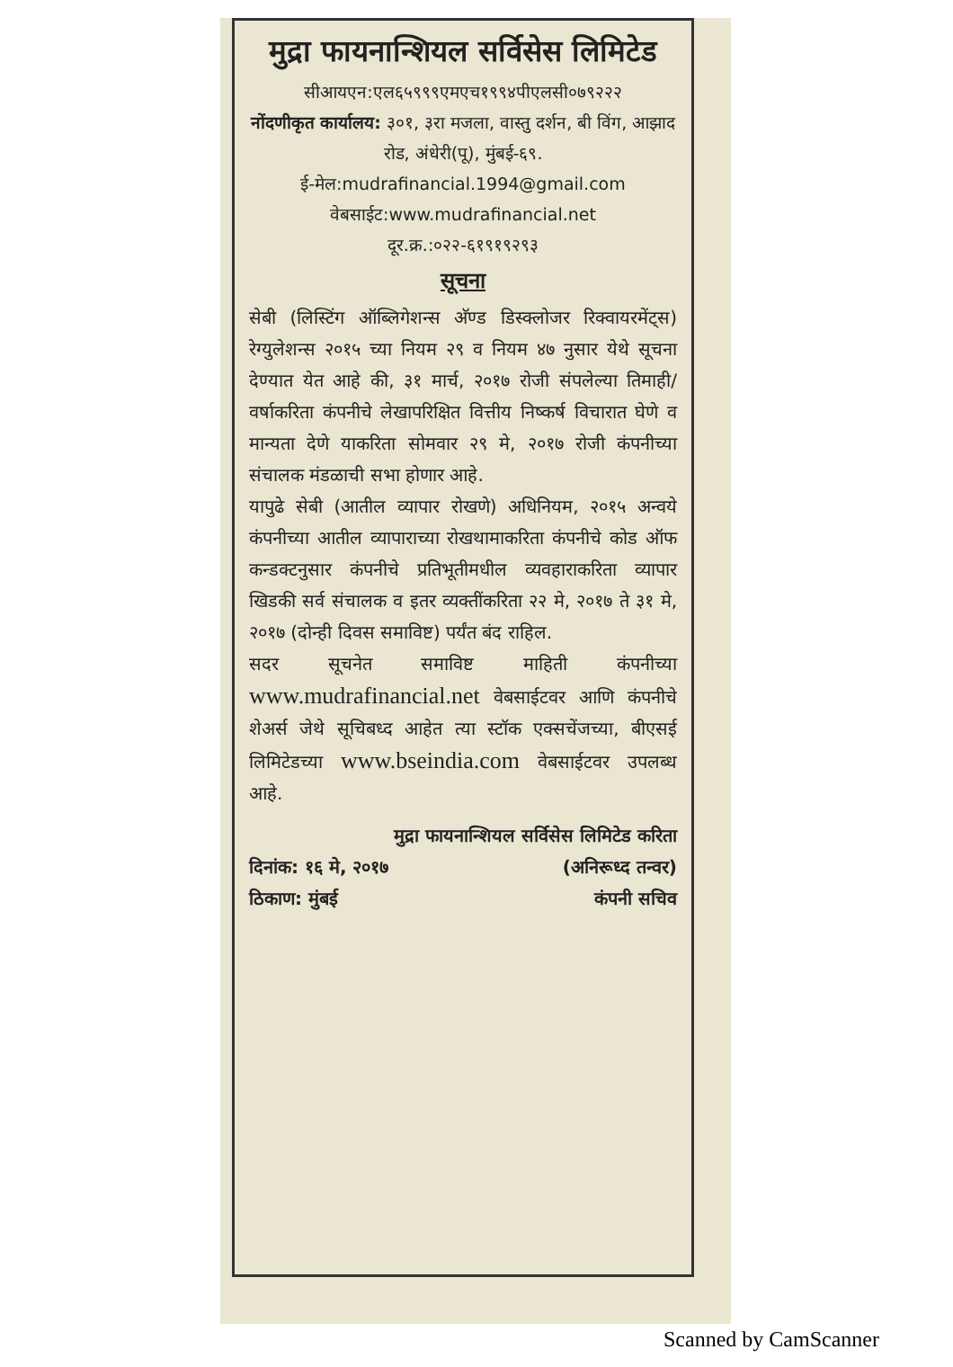मुद्रा फायनान्शियल सर्विसेस लिमिटेड
सीआयएन:एल६५९९९एमएच१९९४पीएलसी०७९२२२
नोंदणीकृत कार्यालय: ३०१, ३रा मजला, वास्तु दर्शन, बी विंग, आझाद रोड, अंधेरी(पू), मुंबई-६९.
ई-मेल:mudrafinancial.1994@gmail.com
वेबसाईट:www.mudrafinancial.net
दूर.क्र.:०२२-६१९१९२९३
सूचना
सेबी (लिस्टिंग ऑब्लिगेशन्स अ‍ॅण्ड डिस्क्लोजर रिक्वायरमेंट्स) रेग्युलेशन्स २०१५ च्या नियम २९ व नियम ४७ नुसार येथे सूचना देण्यात येत आहे की, ३१ मार्च, २०१७ रोजी संपलेल्या तिमाही/वर्षाकरिता कंपनीचे लेखापरिक्षित वित्तीय निष्कर्ष विचारात घेणे व मान्यता देणे याकरिता सोमवार २९ मे, २०१७ रोजी कंपनीच्या संचालक मंडळाची सभा होणार आहे.
यापुढे सेबी (आतील व्यापार रोखणे) अधिनियम, २०१५ अन्वये कंपनीच्या आतील व्यापाराच्या रोखथामाकरिता कंपनीचे कोड ऑफ कन्डक्टनुसार कंपनीचे प्रतिभूतीमधील व्यवहाराकरिता व्यापार खिडकी सर्व संचालक व इतर व्यक्तींकरिता २२ मे, २०१७ ते ३१ मे, २०१७ (दोन्ही दिवस समाविष्ट) पर्यंत बंद राहिल.
सदर सूचनेत समाविष्ट माहिती कंपनीच्या www.mudrafinancial.net वेबसाईटवर आणि कंपनीचे शेअर्स जेथे सूचिबध्द आहेत त्या स्टॉक एक्सचेंजच्या, बीएसई लिमिटेडच्या www.bseindia.com वेबसाईटवर उपलब्ध आहे.
मुद्रा फायनान्शियल सर्विसेस लिमिटेड करिता
दिनांक: १६ मे, २०१७ (अनिरूध्द तन्वर)
ठिकाण: मुंबई कंपनी सचिव
Scanned by CamScanner